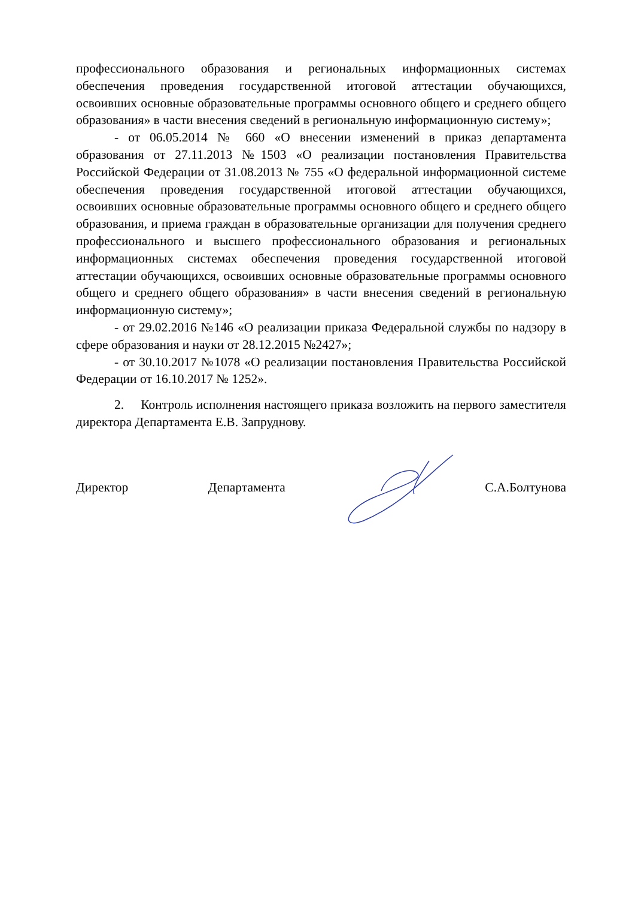профессионального образования и региональных информационных системах обеспечения проведения государственной итоговой аттестации обучающихся, освоивших основные образовательные программы основного общего и среднего общего образования» в части внесения сведений в региональную информационную систему»;
- от 06.05.2014 № 660 «О внесении изменений в приказ департамента образования от 27.11.2013 №1503 «О реализации постановления Правительства Российской Федерации от 31.08.2013 № 755 «О федеральной информационной системе обеспечения проведения государственной итоговой аттестации обучающихся, освоивших основные образовательные программы основного общего и среднего общего образования, и приема граждан в образовательные организации для получения среднего профессионального и высшего профессионального образования и региональных информационных системах обеспечения проведения государственной итоговой аттестации обучающихся, освоивших основные образовательные программы основного общего и среднего общего образования» в части внесения сведений в региональную информационную систему»;
- от 29.02.2016 №146 «О реализации приказа Федеральной службы по надзору в сфере образования и науки от 28.12.2015 №2427»;
- от 30.10.2017 №1078 «О реализации постановления Правительства Российской Федерации от 16.10.2017 № 1252».
2. Контроль исполнения настоящего приказа возложить на первого заместителя директора Департамента Е.В. Запруднову.
Директор Департамента С.А.Болтунова